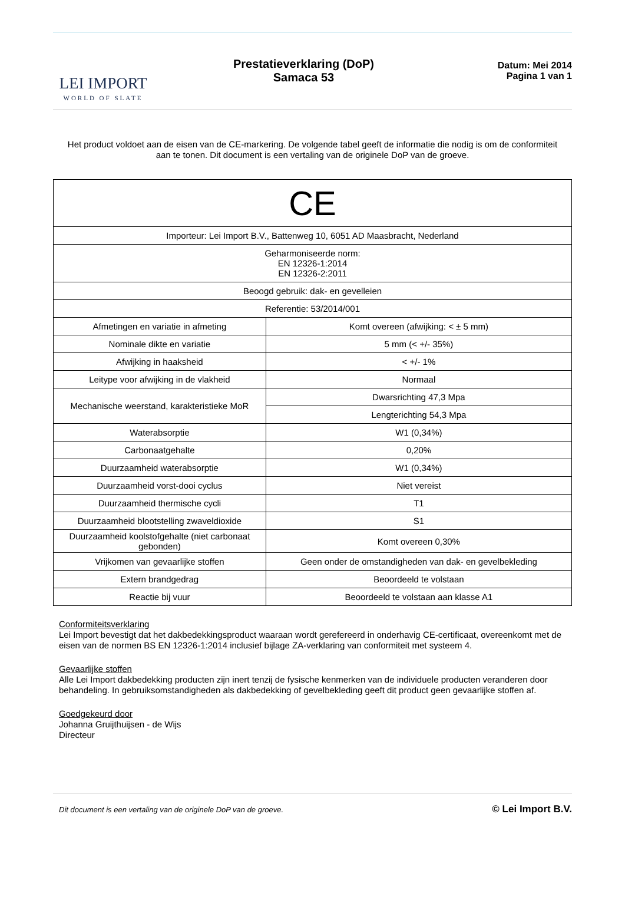LEI IMPORT
WORLD OF SLATE
Prestatieverklaring (DoP)
Samaca 53
Datum: Mei 2014
Pagina 1 van 1
Het product voldoet aan de eisen van de CE-markering. De volgende tabel geeft de informatie die nodig is om de conformiteit aan te tonen. Dit document is een vertaling van de originele DoP van de groeve.
| CE | |
| Importeur: Lei Import B.V., Battenweg 10, 6051 AD Maasbracht, Nederland | |
| Geharmoniseerde norm: EN 12326-1:2014 EN 12326-2:2011 | |
| Beoogd gebruik: dak- en gevelleien | |
| Referentie: 53/2014/001 | |
| Afmetingen en variatie in afmeting | Komt overeen (afwijking: < ± 5 mm) |
| Nominale dikte en variatie | 5 mm (< +/- 35%) |
| Afwijking in haaksheid | < +/- 1% |
| Leitype voor afwijking in de vlakheid | Normaal |
| Mechanische weerstand, karakteristieke MoR | Dwarsrichting 47,3 Mpa |
| | Lengterichting 54,3 Mpa |
| Waterabsorptie | W1 (0,34%) |
| Carbonaatgehalte | 0,20% |
| Duurzaamheid waterabsorptie | W1 (0,34%) |
| Duurzaamheid vorst-dooi cyclus | Niet vereist |
| Duurzaamheid thermische cycli | T1 |
| Duurzaamheid blootstelling zwaveldioxide | S1 |
| Duurzaamheid koolstofgehalte (niet carbonaat gebonden) | Komt overeen 0,30% |
| Vrijkomen van gevaarlijke stoffen | Geen onder de omstandigheden van dak- en gevelbekleding |
| Extern brandgedrag | Beoordeeld te volstaan |
| Reactie bij vuur | Beoordeeld te volstaan aan klasse A1 |
Conformiteitsverklaring
Lei Import bevestigt dat het dakbedekkingsproduct waaraan wordt gerefereerd in onderhavig CE-certificaat, overeenkomt met de eisen van de normen BS EN 12326-1:2014 inclusief bijlage ZA-verklaring van conformiteit met systeem 4.
Gevaarlijke stoffen
Alle Lei Import dakbedekking producten zijn inert tenzij de fysische kenmerken van de individuele producten veranderen door behandeling. In gebruiksomstandigheden als dakbedekking of gevelbekleding geeft dit product geen gevaarlijke stoffen af.
Goedgekeurd door
Johanna Gruijthuijsen - de Wijs
Directeur
Dit document is een vertaling van de originele DoP van de groeve. © Lei Import B.V.